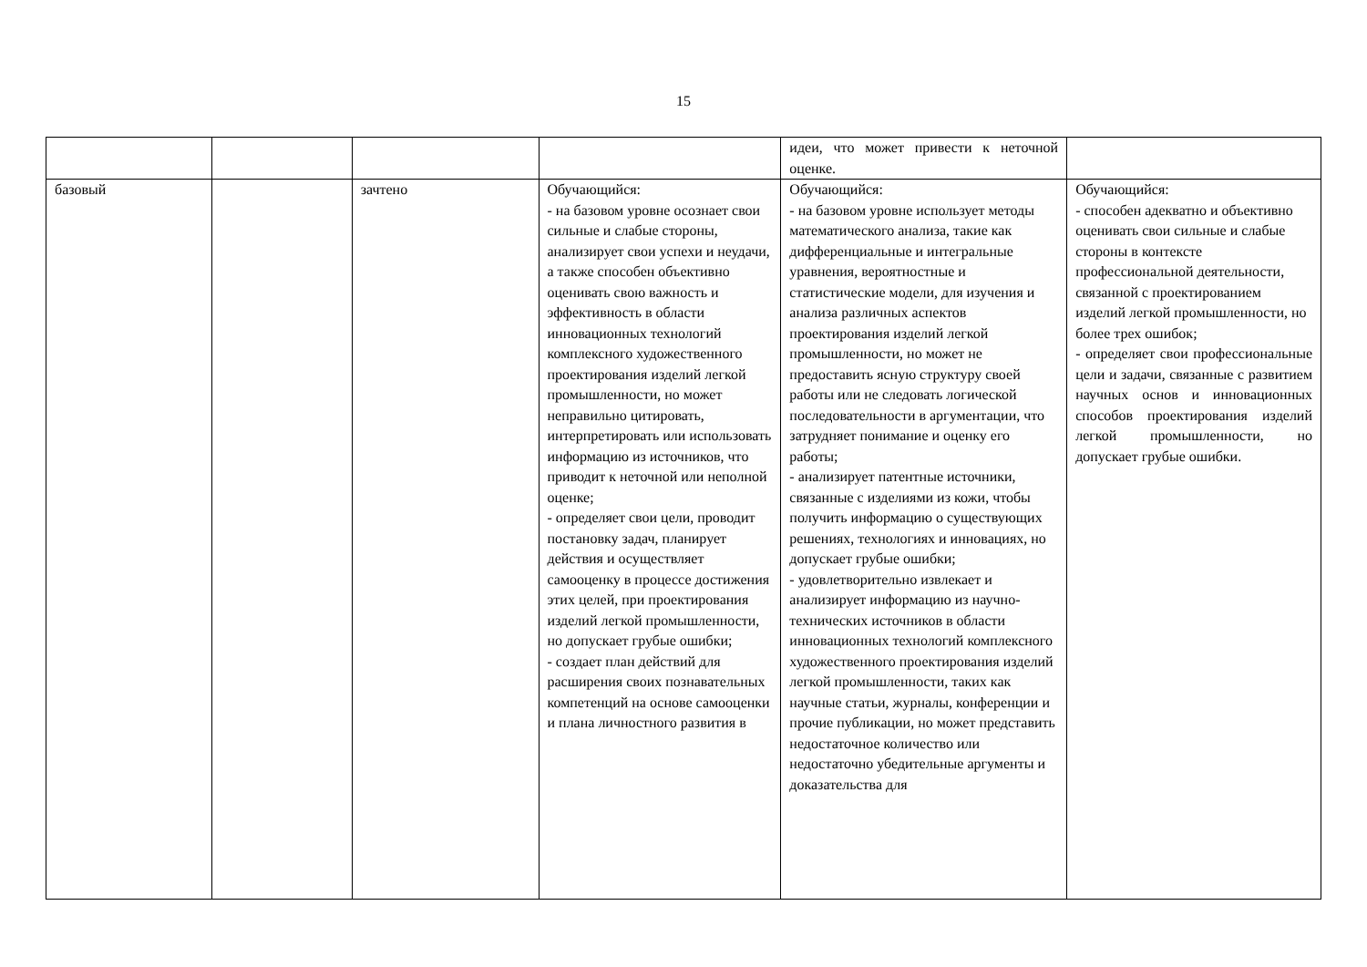15
| | | | | идеи, что может привести к неточной оценке. | |
| базовый | | зачтено | Обучающийся: - на базовом уровне осознает свои сильные и слабые стороны, анализирует свои успехи и неудачи, а также способен объективно оценивать свою важность и эффективность в области инновационных технологий комплексного художественного проектирования изделий легкой промышленности, но может неправильно цитировать, интерпретировать или использовать информацию из источников, что приводит к неточной или неполной оценке; - определяет свои цели, проводит постановку задач, планирует действия и осуществляет самооценку в процессе достижения этих целей, при проектирования изделий легкой промышленности, но допускает грубые ошибки; - создает план действий для расширения своих познавательных компетенций на основе самооценки и плана личностного развития в | Обучающийся: - на базовом уровне использует методы математического анализа, такие как дифференциальные и интегральные уравнения, вероятностные и статистические модели, для изучения и анализа различных аспектов проектирования изделий легкой промышленности, но может не предоставить ясную структуру своей работы или не следовать логической последовательности в аргументации, что затрудняет понимание и оценку его работы; - анализирует патентные источники, связанные с изделиями из кожи, чтобы получить информацию о существующих решениях, технологиях и инновациях, но допускает грубые ошибки; - удовлетворительно извлекает и анализирует информацию из научно-технических источников в области инновационных технологий комплексного художественного проектирования изделий легкой промышленности, таких как научные статьи, журналы, конференции и прочие публикации, но может представить недостаточное количество или недостаточно убедительные аргументы и доказательства для | Обучающийся: - способен адекватно и объективно оценивать свои сильные и слабые стороны в контексте профессиональной деятельности, связанной с проектированием изделий легкой промышленности, но более трех ошибок; - определяет свои профессиональные цели и задачи, связанные с развитием научных основ и инновационных способов проектирования изделий легкой промышленности, но допускает грубые ошибки. |